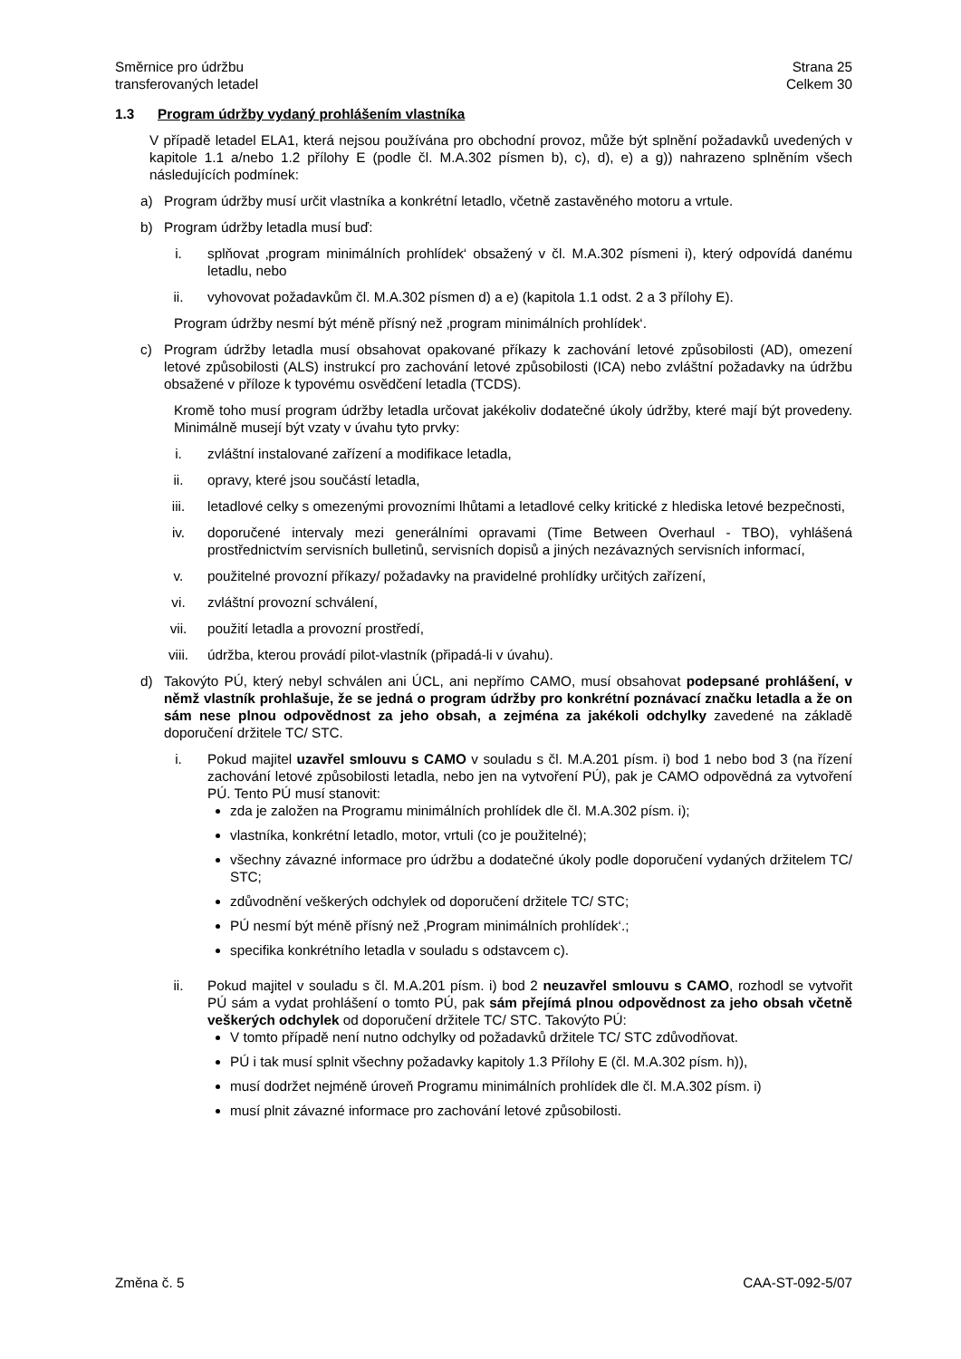Směrnice pro údržbu
transferovaných letadel
Strana 25
Celkem 30
1.3 Program údržby vydaný prohlášením vlastníka
V případě letadel ELA1, která nejsou používána pro obchodní provoz, může být splnění požadavků uvedených v kapitole 1.1 a/nebo 1.2 přílohy E (podle čl. M.A.302 písmen b), c), d), e) a g)) nahrazeno splněním všech následujících podmínek:
a) Program údržby musí určit vlastníka a konkrétní letadlo, včetně zastavěného motoru a vrtule.
b) Program údržby letadla musí buď:
i. splňovat ‚program minimálních prohlídek‘ obsažený v čl. M.A.302 písmeni i), který odpovídá danému letadlu, nebo
ii. vyhovovat požadavkům čl. M.A.302 písmen d) a e) (kapitola 1.1 odst. 2 a 3 přílohy E).
Program údržby nesmí být méně přísný než ‚program minimálních prohlídek‘.
c) Program údržby letadla musí obsahovat opakované příkazy k zachování letové způsobilosti (AD), omezení letové způsobilosti (ALS) instrukcí pro zachování letové způsobilosti (ICA) nebo zvláštní požadavky na údržbu obsažené v příloze k typovému osvědčení letadla (TCDS).
Kromě toho musí program údržby letadla určovat jakékoliv dodatečné úkoly údržby, které mají být provedeny. Minimálně musejí být vzaty v úvahu tyto prvky:
i. zvláštní instalované zařízení a modifikace letadla,
ii. opravy, které jsou součástí letadla,
iii. letadlové celky s omezenými provozními lhůtami a letadlové celky kritické z hlediska letové bezpečnosti,
iv. doporučené intervaly mezi generálními opravami (Time Between Overhaul - TBO), vyhlášená prostřednictvím servisních bulletinů, servisních dopisů a jiných nezávazných servisních informací,
v. použitelné provozní příkazy/ požadavky na pravidelné prohlídky určitých zařízení,
vi. zvláštní provozní schválení,
vii. použití letadla a provozní prostředí,
viii. údržba, kterou provádí pilot-vlastník (připadá-li v úvahu).
d) Takovýto PÚ, který nebyl schválen ani ÚCL, ani nepřímo CAMO, musí obsahovat podepsané prohlášení, v němž vlastník prohlašuje, že se jedná o program údržby pro konkrétní poznávací značku letadla a že on sám nese plnou odpovědnost za jeho obsah, a zejména za jakékoli odchylky zavedené na základě doporučení držitele TC/ STC.
i. Pokud majitel uzavřel smlouvu s CAMO v souladu s čl. M.A.201 písm. i) bod 1 nebo bod 3 (na řízení zachování letové způsobilosti letadla, nebo jen na vytvoření PÚ), pak je CAMO odpovědná za vytvoření PÚ. Tento PÚ musí stanovit:
zda je založen na Programu minimálních prohlídek dle čl. M.A.302 písm. i);
vlastníka, konkrétní letadlo, motor, vrtuli (co je použitelné);
všechny závazné informace pro údržbu a dodatečné úkoly podle doporučení vydaných držitelem TC/ STC;
zdůvodnění veškerých odchylek od doporučení držitele TC/ STC;
PÚ nesmí být méně přísný než ‚Program minimálních prohlídek‘.;
specifika konkrétního letadla v souladu s odstavcem c).
ii. Pokud majitel v souladu s čl. M.A.201 písm. i) bod 2 neuzavřel smlouvu s CAMO, rozhodl se vytvořit PÚ sám a vydat prohlášení o tomto PÚ, pak sám přejímá plnou odpovědnost za jeho obsah včetně veškerých odchylek od doporučení držitele TC/ STC. Takovýto PÚ:
V tomto případě není nutno odchylky od požadavků držitele TC/ STC zdůvodňovat.
PÚ i tak musí splnit všechny požadavky kapitoly 1.3 Přílohy E (čl. M.A.302 písm. h)),
musí dodržet nejméně úroveň Programu minimálních prohlídek dle čl. M.A.302 písm. i)
musí plnit závazné informace pro zachování letové způsobilosti.
Změna č. 5 CAA-ST-092-5/07